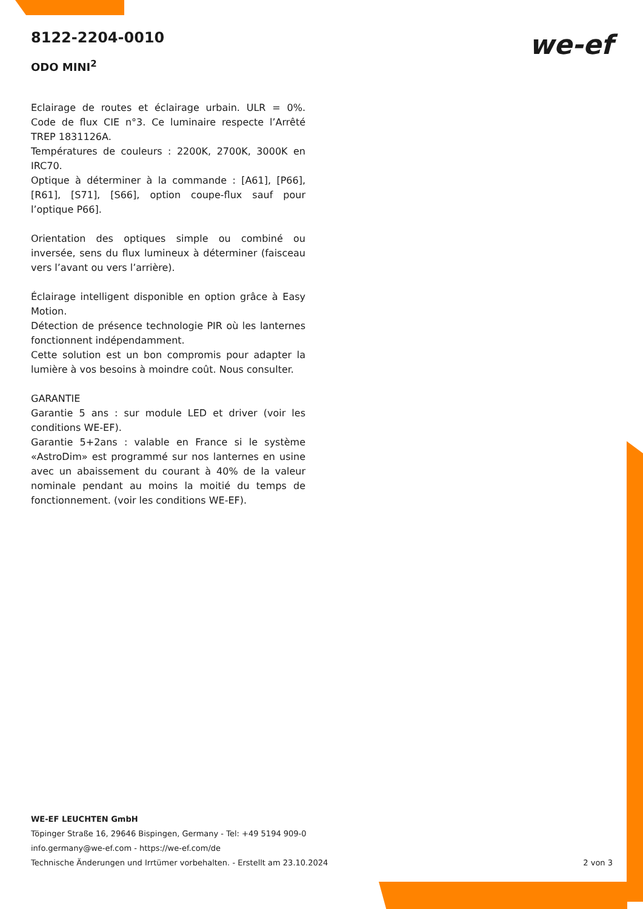8122-2204-0010
ODO MINI<sup>2</sup>
we-ef
Eclairage de routes et éclairage urbain. ULR = 0%. Code de flux CIE n°3. Ce luminaire respecte l’Arrêté TREP 1831126A.
Températures de couleurs : 2200K, 2700K, 3000K en IRC70.
Optique à déterminer à la commande : [A61], [P66], [R61], [S71], [S66], option coupe-flux sauf pour l’optique P66].
Orientation des optiques simple ou combiné ou inversée, sens du flux lumineux à déterminer (faisceau vers l’avant ou vers l’arrière).
Éclairage intelligent disponible en option grâce à Easy Motion.
Détection de présence technologie PIR où les lanternes fonctionnent indépendamment.
Cette solution est un bon compromis pour adapter la lumière à vos besoins à moindre coût. Nous consulter.
GARANTIE
Garantie 5 ans : sur module LED et driver (voir les conditions WE-EF).
Garantie 5+2ans : valable en France si le système «AstroDim» est programmé sur nos lanternes en usine avec un abaissement du courant à 40% de la valeur nominale pendant au moins la moitié du temps de fonctionnement. (voir les conditions WE-EF).
WE-EF LEUCHTEN GmbH
Töpinger Straße 16, 29646 Bispingen, Germany - Tel: +49 5194 909-0
info.germany@we-ef.com - https://we-ef.com/de
Technische Änderungen und Irrtümer vorbehalten. - Erstellt am 23.10.2024 2 von 3